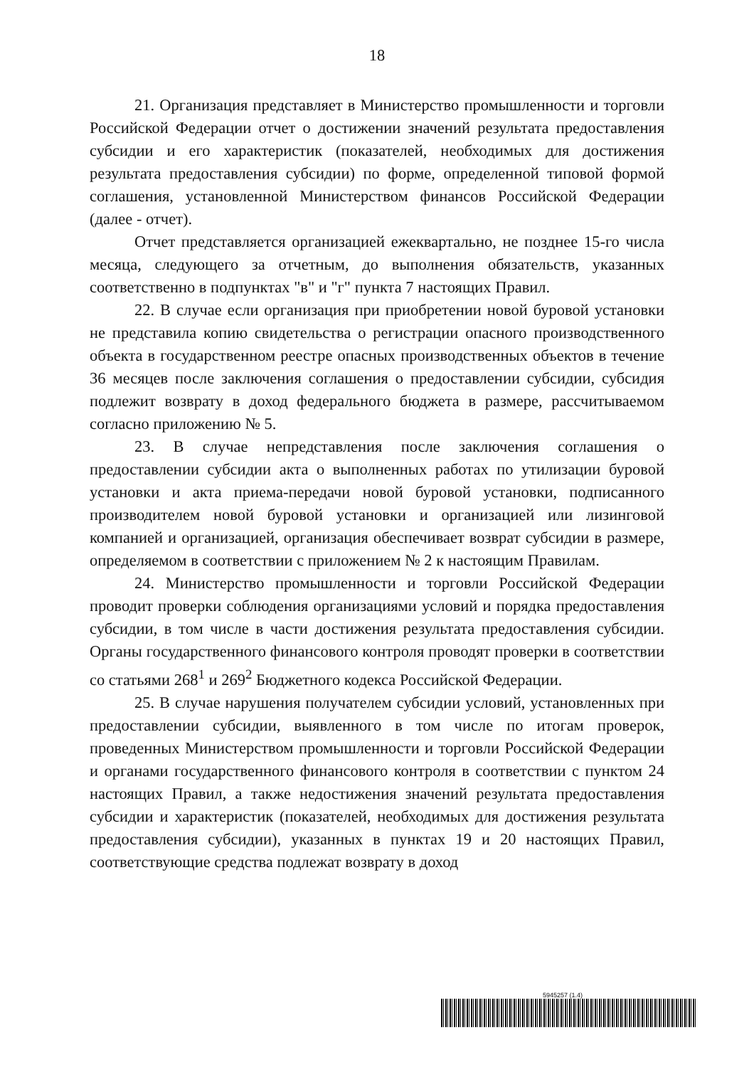18
21. Организация представляет в Министерство промышленности и торговли Российской Федерации отчет о достижении значений результата предоставления субсидии и его характеристик (показателей, необходимых для достижения результата предоставления субсидии) по форме, определенной типовой формой соглашения, установленной Министерством финансов Российской Федерации (далее - отчет).
Отчет представляется организацией ежеквартально, не позднее 15-го числа месяца, следующего за отчетным, до выполнения обязательств, указанных соответственно в подпунктах "в" и "г" пункта 7 настоящих Правил.
22. В случае если организация при приобретении новой буровой установки не представила копию свидетельства о регистрации опасного производственного объекта в государственном реестре опасных производственных объектов в течение 36 месяцев после заключения соглашения о предоставлении субсидии, субсидия подлежит возврату в доход федерального бюджета в размере, рассчитываемом согласно приложению № 5.
23. В случае непредставления после заключения соглашения о предоставлении субсидии акта о выполненных работах по утилизации буровой установки и акта приема-передачи новой буровой установки, подписанного производителем новой буровой установки и организацией или лизинговой компанией и организацией, организация обеспечивает возврат субсидии в размере, определяемом в соответствии с приложением № 2 к настоящим Правилам.
24. Министерство промышленности и торговли Российской Федерации проводит проверки соблюдения организациями условий и порядка предоставления субсидии, в том числе в части достижения результата предоставления субсидии. Органы государственного финансового контроля проводят проверки в соответствии со статьями 268<sup>1</sup> и 269<sup>2</sup> Бюджетного кодекса Российской Федерации.
25. В случае нарушения получателем субсидии условий, установленных при предоставлении субсидии, выявленного в том числе по итогам проверок, проведенных Министерством промышленности и торговли Российской Федерации и органами государственного финансового контроля в соответствии с пунктом 24 настоящих Правил, а также недостижения значений результата предоставления субсидии и характеристик (показателей, необходимых для достижения результата предоставления субсидии), указанных в пунктах 19 и 20 настоящих Правил, соответствующие средства подлежат возврату в доход
5945257 (1.4)